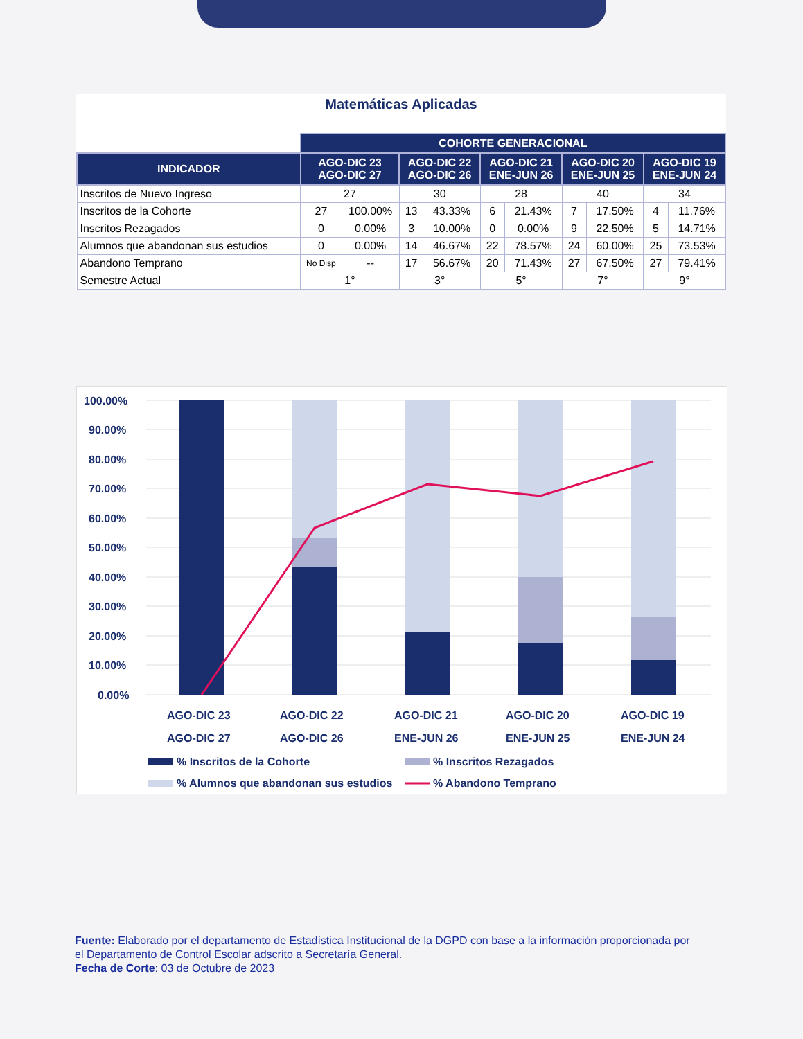Matemáticas Aplicadas
| | COHORTE GENERACIONAL | | | | | | | | | |
| INDICADOR | AGO-DIC 23 AGO-DIC 27 | | AGO-DIC 22 AGO-DIC 26 | | AGO-DIC 21 ENE-JUN 26 | | AGO-DIC 20 ENE-JUN 25 | | AGO-DIC 19 ENE-JUN 24 | |
| Inscritos de Nuevo Ingreso | 27 | | 30 | | 28 | | 40 | | 34 | |
| Inscritos de la Cohorte | 27 | 100.00% | 13 | 43.33% | 6 | 21.43% | 7 | 17.50% | 4 | 11.76% |
| Inscritos Rezagados | 0 | 0.00% | 3 | 10.00% | 0 | 0.00% | 9 | 22.50% | 5 | 14.71% |
| Alumnos que abandonan sus estudios | 0 | 0.00% | 14 | 46.67% | 22 | 78.57% | 24 | 60.00% | 25 | 73.53% |
| Abandono Temprano | No Disp | -- | 17 | 56.67% | 20 | 71.43% | 27 | 67.50% | 27 | 79.41% |
| Semestre Actual | 1° | | 3° | | 5° | | 7° | | 9° | |
100.00%
90.00%
80.00%
70.00%
60.00%
50.00%
40.00%
30.00%
20.00%
10.00%
0.00%
AGO-DIC 23
AGO-DIC 27
AGO-DIC 22
AGO-DIC 26
AGO-DIC 21
ENE-JUN 26
AGO-DIC 20
ENE-JUN 25
AGO-DIC 19
ENE-JUN 24
% Inscritos de la Cohorte
% Inscritos Rezagados
% Alumnos que abandonan sus estudios
% Abandono Temprano
Fuente: Elaborado por el departamento de Estadística Institucional de la DGPD con base a la información proporcionada por el Departamento de Control Escolar adscrito a Secretaría General.
Fecha de Corte: 03 de Octubre de 2023